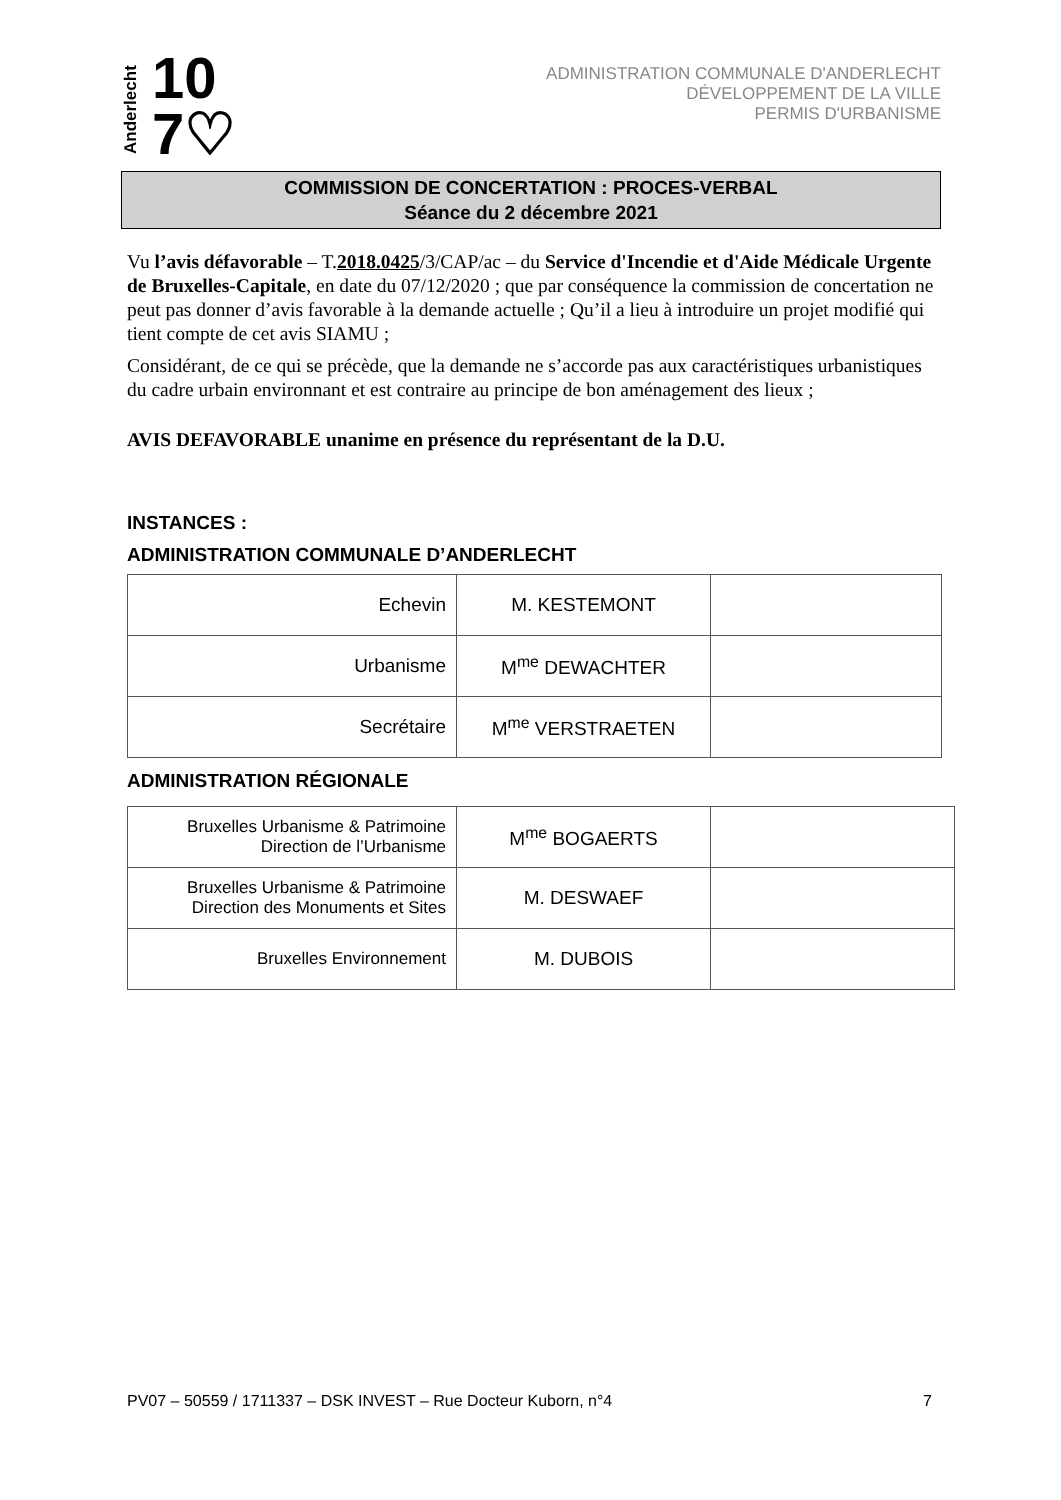Anderlecht
10
7♡
ADMINISTRATION COMMUNALE D'ANDERLECHT
DÉVELOPPEMENT DE LA VILLE
PERMIS D'URBANISME
COMMISSION DE CONCERTATION : PROCES-VERBAL
Séance du 2 décembre 2021
Vu l’avis défavorable – T.2018.0425/3/CAP/ac – du Service d'Incendie et d'Aide Médicale Urgente de Bruxelles-Capitale, en date du 07/12/2020 ; que par conséquence la commission de concertation ne peut pas donner d’avis favorable à la demande actuelle ; Qu’il a lieu à introduire un projet modifié qui tient compte de cet avis SIAMU ;
Considérant, de ce qui se précède, que la demande ne s’accorde pas aux caractéristiques urbanistiques du cadre urbain environnant et est contraire au principe de bon aménagement des lieux ;
AVIS DEFAVORABLE unanime en présence du représentant de la D.U.
INSTANCES :
ADMINISTRATION COMMUNALE D’ANDERLECHT
| Echevin | M. KESTEMONT | |
| Urbanisme | M<sup>me</sup> DEWACHTER | |
| Secrétaire | M<sup>me</sup> VERSTRAETEN | |
ADMINISTRATION RÉGIONALE
| Bruxelles Urbanisme & Patrimoine Direction de l’Urbanisme | M<sup>me</sup> BOGAERTS | |
| Bruxelles Urbanisme & Patrimoine Direction des Monuments et Sites | M. DESWAEF | |
| Bruxelles Environnement | M. DUBOIS | |
PV07 – 50559 / 1711337 – DSK INVEST – Rue Docteur Kuborn, n°4 7